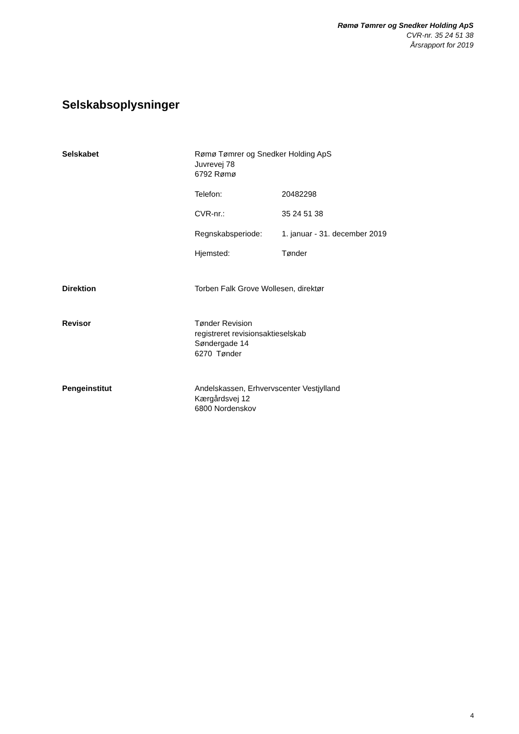Rømø Tømrer og Snedker Holding ApS
CVR-nr. 35 24 51 38
Årsrapport for 2019
Selskabsoplysninger
Selskabet Rømø Tømrer og Snedker Holding ApS
Juvrevej 78
6792 Rømø
Telefon: 20482298
CVR-nr.: 35 24 51 38
Regnskabsperiode: 1. januar - 31. december 2019
Hjemsted: Tønder
Direktion Torben Falk Grove Wollesen, direktør
Revisor Tønder Revision
registreret revisionsaktieselskab
Søndergade 14
6270 Tønder
Pengeinstitut Andelskassen, Erhvervscenter Vestjylland
Kærgårdsvej 12
6800 Nordenskov
4